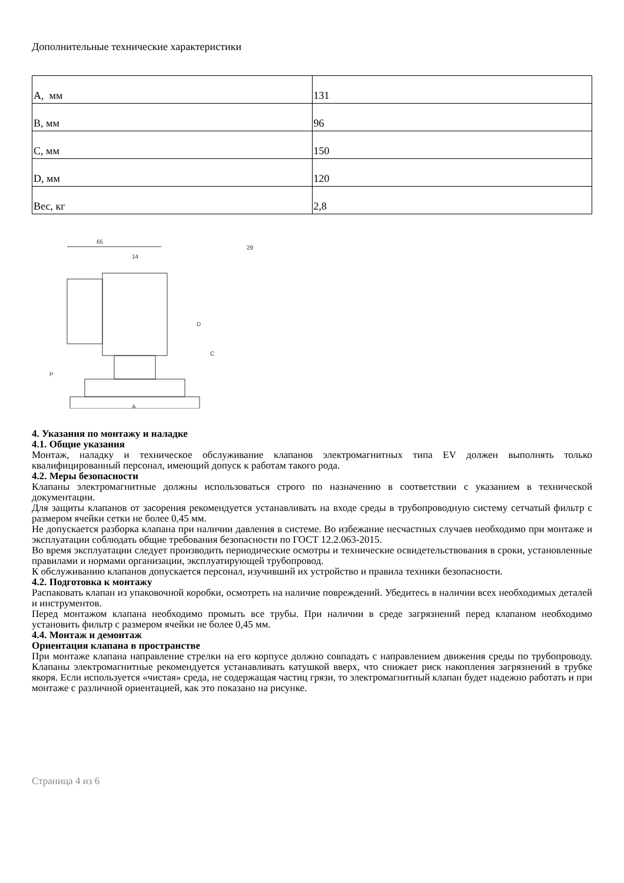Дополнительные технические характеристики
| A, мм | 131 |
| B, мм | 96 |
| C, мм | 150 |
| D, мм | 120 |
| Вес, кг | 2,8 |
65
14
D
C
P
A
29
4. Указания по монтажу и наладке
4.1. Общие указания
Монтаж, наладку и техническое обслуживание клапанов электромагнитных типа EV должен выполнять только квалифицированный персонал, имеющий допуск к работам такого рода.
4.2. Меры безопасности
Клапаны электромагнитные должны использоваться строго по назначению в соответствии с указанием в технической документации.
Для защиты клапанов от засорения рекомендуется устанавливать на входе среды в трубопроводную систему сетчатый фильтр с размером ячейки сетки не более 0,45 мм.
Не допускается разборка клапана при наличии давления в системе. Во избежание несчастных случаев необходимо при монтаже и эксплуатации соблюдать общие требования безопасности по ГОСТ 12.2.063-2015.
Во время эксплуатации следует производить периодические осмотры и технические освидетельствования в сроки, установленные правилами и нормами организации, эксплуатирующей трубопровод.
К обслуживанию клапанов допускается персонал, изучивший их устройство и правила техники безопасности.
4.2. Подготовка к монтажу
Распаковать клапан из упаковочной коробки, осмотреть на наличие повреждений. Убедитесь в наличии всех необходимых деталей и инструментов.
Перед монтажом клапана необходимо промыть все трубы. При наличии в среде загрязнений перед клапаном необходимо установить фильтр с размером ячейки не более 0,45 мм.
4.4. Монтаж и демонтаж
Ориентация клапана в пространстве
При монтаже клапана направление стрелки на его корпусе должно совпадать с направлением движения среды по трубопроводу. Клапаны электромагнитные рекомендуется устанавливать катушкой вверх, что снижает риск накопления загрязнений в трубке якоря. Если используется «чистая» среда, не содержащая частиц грязи, то электромагнитный клапан будет надежно работать и при монтаже с различной ориентацией, как это показано на рисунке.
Страница 4 из 6